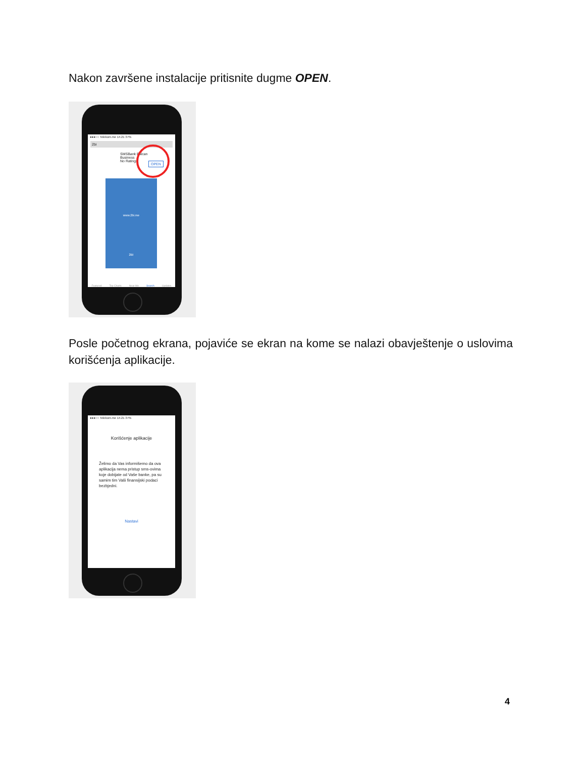Nakon završene instalacije pritisnite dugme OPEN.
●●●○○ Telekom.me 14.21 37%
2bi
SMSBank Balcan
Business
No Ratings
OPEN
www.2bi.me
2BI
Featured Top Charts Near Me Search Updates
Posle početnog ekrana, pojaviće se ekran na kome se nalazi obavještenje o uslovima korišćenja aplikacije.
●●●○○ Telekom.me 14.21 37%
Korišćenje aplikacije
Želimo da Vas informišemo da ova aplikacija nema pristup sms-ovima koje dobijate od Vaše banke, pa su samim tim Vaši finansijski podaci bezbjedni.
Nastavi
4